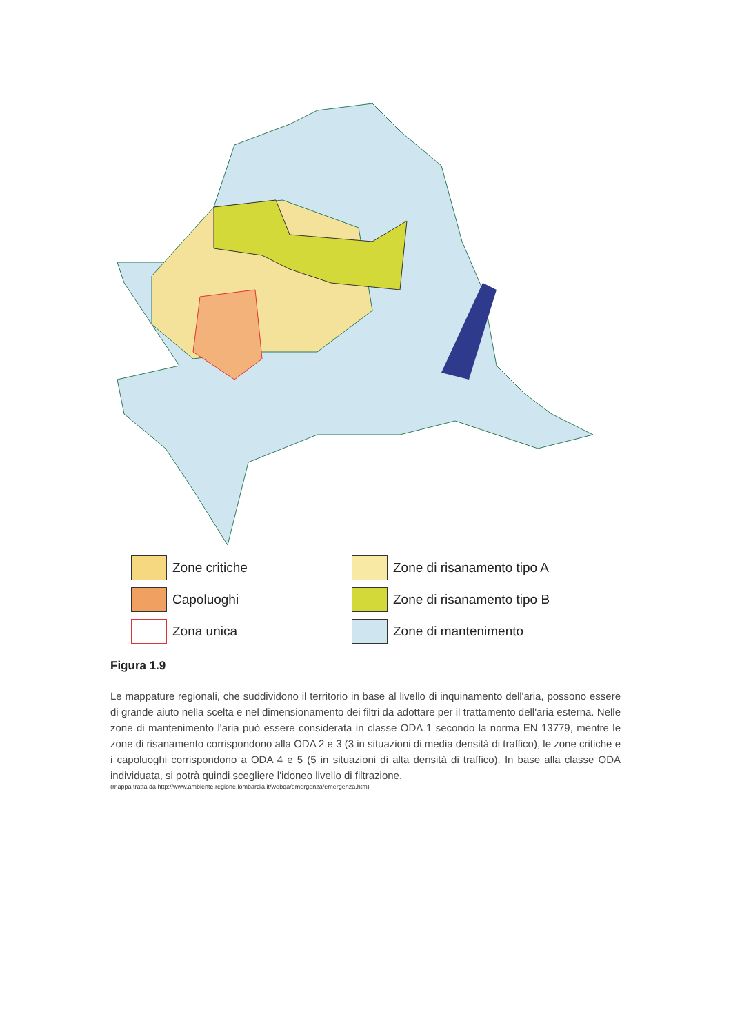Zone critiche
Zone di risanamento tipo A
Capoluoghi
Zone di risanamento tipo B
Zona unica
Zone di mantenimento
Figura 1.9
Le mappature regionali, che suddividono il territorio in base al livello di inquinamento dell'aria, possono essere di grande aiuto nella scelta e nel dimensionamento dei filtri da adottare per il trattamento dell'aria esterna. Nelle zone di mantenimento l'aria può essere considerata in classe ODA 1 secondo la norma EN 13779, mentre le zone di risanamento corrispondono alla ODA 2 e 3 (3 in situazioni di media densità di traffico), le zone critiche e i capoluoghi corrispondono a ODA 4 e 5 (5 in situazioni di alta densità di traffico). In base alla classe ODA individuata, si potrà quindi scegliere l'idoneo livello di filtrazione.
(mappa tratta da http://www.ambiente.regione.lombardia.it/webqa/emergenza/emergenza.htm)